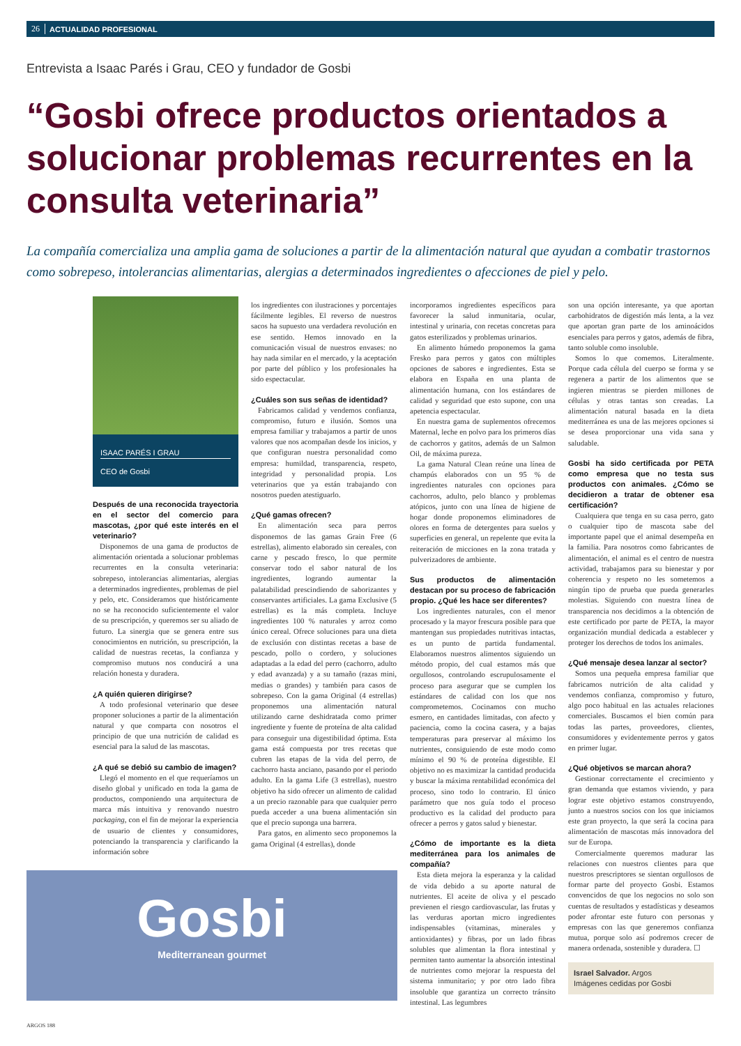26 ACTUALIDAD PROFESIONAL
Entrevista a Isaac Parés i Grau, CEO y fundador de Gosbi
“Gosbi ofrece productos orientados a solucionar problemas recurrentes en la consulta veterinaria”
La compañía comercializa una amplia gama de soluciones a partir de la alimentación natural que ayudan a combatir trastornos como sobrepeso, intolerancias alimentarias, alergias a determinados ingredientes o afecciones de piel y pelo.
ISAAC PARÉS I GRAU
CEO de Gosbi
Después de una reconocida trayectoria en el sector del comercio para mascotas, ¿por qué este interés en el veterinario?
Disponemos de una gama de productos de alimentación orientada a solucionar problemas recurrentes en la consulta veterinaria: sobrepeso, intolerancias alimentarias, alergias a determinados ingredientes, problemas de piel y pelo, etc. Consideramos que históricamente no se ha reconocido suficientemente el valor de su prescripción, y queremos ser su aliado de futuro. La sinergia que se genera entre sus conocimientos en nutrición, su prescripción, la calidad de nuestras recetas, la confianza y compromiso mutuos nos conducirá a una relación honesta y duradera.
¿A quién quieren dirigirse?
A todo profesional veterinario que desee proponer soluciones a partir de la alimentación natural y que comparta con nosotros el principio de que una nutrición de calidad es esencial para la salud de las mascotas.
¿A qué se debió su cambio de imagen?
Llegó el momento en el que requeríamos un diseño global y unificado en toda la gama de productos, componiendo una arquitectura de marca más intuitiva y renovando nuestro packaging, con el fin de mejorar la experiencia de usuario de clientes y consumidores, potenciando la transparencia y clarificando la información sobre
los ingredientes con ilustraciones y porcentajes fácilmente legibles. El reverso de nuestros sacos ha supuesto una verdadera revolución en ese sentido. Hemos innovado en la comunicación visual de nuestros envases: no hay nada similar en el mercado, y la aceptación por parte del público y los profesionales ha sido espectacular.
¿Cuáles son sus señas de identidad?
Fabricamos calidad y vendemos confianza, compromiso, futuro e ilusión. Somos una empresa familiar y trabajamos a partir de unos valores que nos acompañan desde los inicios, y que configuran nuestra personalidad como empresa: humildad, transparencia, respeto, integridad y personalidad propia. Los veterinarios que ya están trabajando con nosotros pueden atestiguarlo.
¿Qué gamas ofrecen?
En alimentación seca para perros disponemos de las gamas Grain Free (6 estrellas), alimento elaborado sin cereales, con carne y pescado fresco, lo que permite conservar todo el sabor natural de los ingredientes, logrando aumentar la palatabilidad prescindiendo de saborizantes y conservantes artificiales. La gama Exclusive (5 estrellas) es la más completa. Incluye ingredientes 100 % naturales y arroz como único cereal. Ofrece soluciones para una dieta de exclusión con distintas recetas a base de pescado, pollo o cordero, y soluciones adaptadas a la edad del perro (cachorro, adulto y edad avanzada) y a su tamaño (razas mini, medias o grandes) y también para casos de sobrepeso. Con la gama Original (4 estrellas) proponemos una alimentación natural utilizando carne deshidratada como primer ingrediente y fuente de proteína de alta calidad para conseguir una digestibilidad óptima. Esta gama está compuesta por tres recetas que cubren las etapas de la vida del perro, de cachorro hasta anciano, pasando por el periodo adulto. En la gama Life (3 estrellas), nuestro objetivo ha sido ofrecer un alimento de calidad a un precio razonable para que cualquier perro pueda acceder a una buena alimentación sin que el precio suponga una barrera.
Para gatos, en alimento seco proponemos la gama Original (4 estrellas), donde
incorporamos ingredientes específicos para favorecer la salud inmunitaria, ocular, intestinal y urinaria, con recetas concretas para gatos esterilizados y problemas urinarios.
En alimento húmedo proponemos la gama Fresko para perros y gatos con múltiples opciones de sabores e ingredientes. Esta se elabora en España en una planta de alimentación humana, con los estándares de calidad y seguridad que esto supone, con una apetencia espectacular.
En nuestra gama de suplementos ofrecemos Maternal, leche en polvo para los primeros días de cachorros y gatitos, además de un Salmon Oil, de máxima pureza.
La gama Natural Clean reúne una línea de champús elaborados con un 95 % de ingredientes naturales con opciones para cachorros, adulto, pelo blanco y problemas atópicos, junto con una línea de higiene de hogar donde proponemos eliminadores de olores en forma de detergentes para suelos y superficies en general, un repelente que evita la reiteración de micciones en la zona tratada y pulverizadores de ambiente.
Sus productos de alimentación destacan por su proceso de fabricación propio. ¿Qué les hace ser diferentes?
Los ingredientes naturales, con el menor procesado y la mayor frescura posible para que mantengan sus propiedades nutritivas intactas, es un punto de partida fundamental. Elaboramos nuestros alimentos siguiendo un método propio, del cual estamos más que orgullosos, controlando escrupulosamente el proceso para asegurar que se cumplen los estándares de calidad con los que nos comprometemos. Cocinamos con mucho esmero, en cantidades limitadas, con afecto y paciencia, como la cocina casera, y a bajas temperaturas para preservar al máximo los nutrientes, consiguiendo de este modo como mínimo el 90 % de proteína digestible. El objetivo no es maximizar la cantidad producida y buscar la máxima rentabilidad económica del proceso, sino todo lo contrario. El único parámetro que nos guía todo el proceso productivo es la calidad del producto para ofrecer a perros y gatos salud y bienestar.
¿Cómo de importante es la dieta mediterránea para los animales de compañía?
Esta dieta mejora la esperanza y la calidad de vida debido a su aporte natural de nutrientes. El aceite de oliva y el pescado previenen el riesgo cardiovascular, las frutas y las verduras aportan micro ingredientes indispensables (vitaminas, minerales y antioxidantes) y fibras, por un lado fibras solubles que alimentan la flora intestinal y permiten tanto aumentar la absorción intestinal de nutrientes como mejorar la respuesta del sistema inmunitario; y por otro lado fibra insoluble que garantiza un correcto tránsito intestinal. Las legumbres
son una opción interesante, ya que aportan carbohidratos de digestión más lenta, a la vez que aportan gran parte de los aminoácidos esenciales para perros y gatos, además de fibra, tanto soluble como insoluble.
Somos lo que comemos. Literalmente. Porque cada célula del cuerpo se forma y se regenera a partir de los alimentos que se ingieren mientras se pierden millones de células y otras tantas son creadas. La alimentación natural basada en la dieta mediterránea es una de las mejores opciones si se desea proporcionar una vida sana y saludable.
Gosbi ha sido certificada por PETA como empresa que no testa sus productos con animales. ¿Cómo se decidieron a tratar de obtener esa certificación?
Cualquiera que tenga en su casa perro, gato o cualquier tipo de mascota sabe del importante papel que el animal desempeña en la familia. Para nosotros como fabricantes de alimentación, el animal es el centro de nuestra actividad, trabajamos para su bienestar y por coherencia y respeto no les sometemos a ningún tipo de prueba que pueda generarles molestias. Siguiendo con nuestra línea de transparencia nos decidimos a la obtención de este certificado por parte de PETA, la mayor organización mundial dedicada a establecer y proteger los derechos de todos los animales.
¿Qué mensaje desea lanzar al sector?
Somos una pequeña empresa familiar que fabricamos nutrición de alta calidad y vendemos confianza, compromiso y futuro, algo poco habitual en las actuales relaciones comerciales. Buscamos el bien común para todas las partes, proveedores, clientes, consumidores y evidentemente perros y gatos en primer lugar.
¿Qué objetivos se marcan ahora?
Gestionar correctamente el crecimiento y gran demanda que estamos viviendo, y para lograr este objetivo estamos construyendo, junto a nuestros socios con los que iniciamos este gran proyecto, la que será la cocina para alimentación de mascotas más innovadora del sur de Europa.
Comercialmente queremos madurar las relaciones con nuestros clientes para que nuestros prescriptores se sientan orgullosos de formar parte del proyecto Gosbi. Estamos convencidos de que los negocios no solo son cuentas de resultados y estadísticas y deseamos poder afrontar este futuro con personas y empresas con las que generemos confianza mutua, porque solo así podremos crecer de manera ordenada, sostenible y duradera. ☐
Israel Salvador. Argos
Imágenes cedidas por Gosbi
Gosbi
Mediterranean gourmet
ARGOS 188